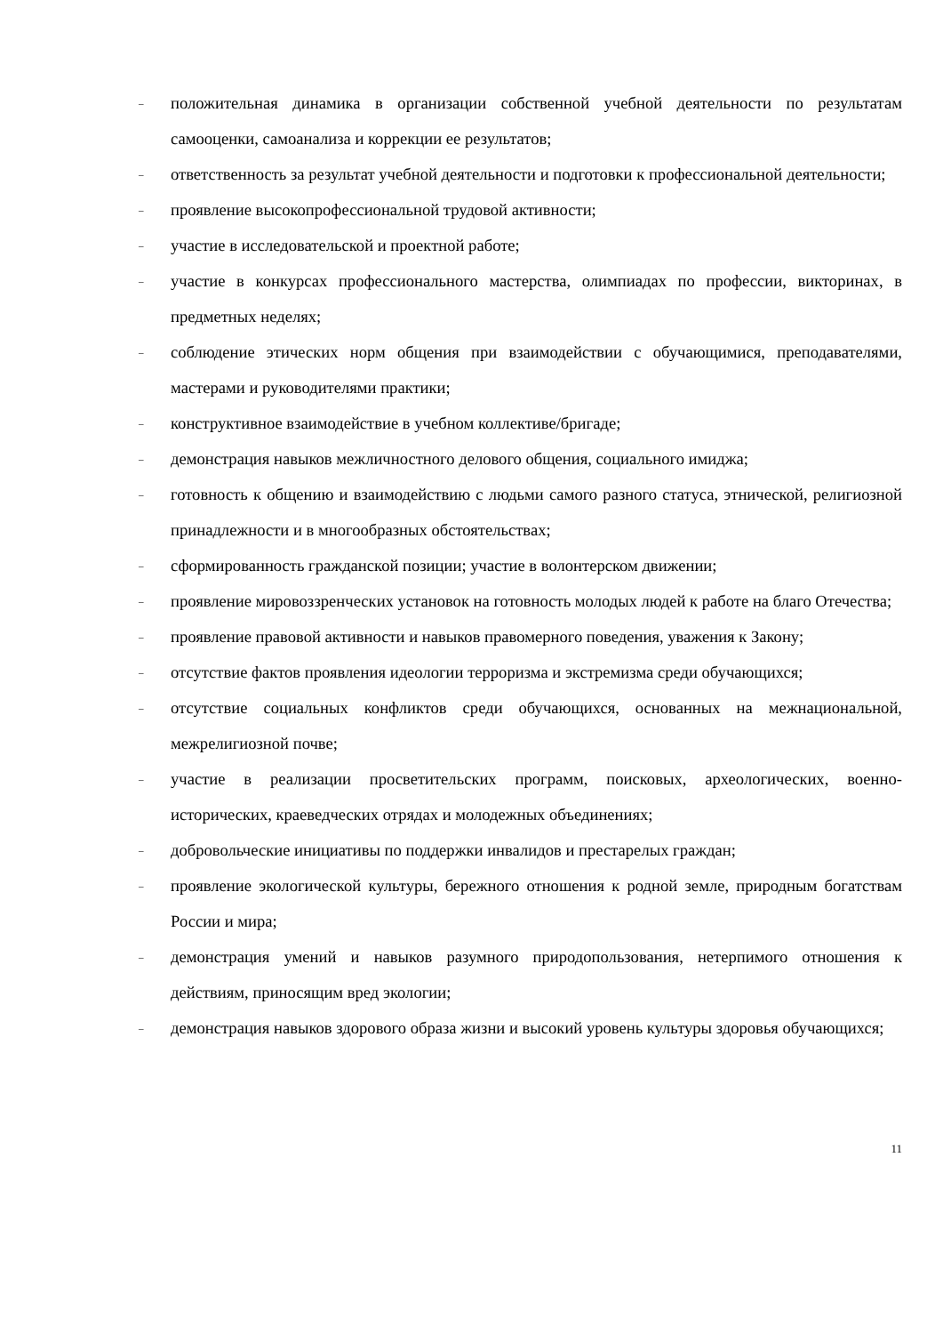– положительная динамика в организации собственной учебной деятельности по результатам самооценки, самоанализа и коррекции ее результатов;
– ответственность за результат учебной деятельности и подготовки к профессиональной деятельности;
– проявление высокопрофессиональной трудовой активности;
– участие в исследовательской и проектной работе;
– участие в конкурсах профессионального мастерства, олимпиадах по профессии, викторинах, в предметных неделях;
– соблюдение этических норм общения при взаимодействии с обучающимися, преподавателями, мастерами и руководителями практики;
– конструктивное взаимодействие в учебном коллективе/бригаде;
– демонстрация навыков межличностного делового общения, социального имиджа;
– готовность к общению и взаимодействию с людьми самого разного статуса, этнической, религиозной принадлежности и в многообразных обстоятельствах;
– сформированность гражданской позиции; участие в волонтерском движении;
– проявление мировоззренческих установок на готовность молодых людей к работе на благо Отечества;
– проявление правовой активности и навыков правомерного поведения, уважения к Закону;
– отсутствие фактов проявления идеологии терроризма и экстремизма среди обучающихся;
– отсутствие социальных конфликтов среди обучающихся, основанных на межнациональной, межрелигиозной почве;
– участие в реализации просветительских программ, поисковых, археологических, военно-исторических, краеведческих отрядах и молодежных объединениях;
– добровольческие инициативы по поддержки инвалидов и престарелых граждан;
– проявление экологической культуры, бережного отношения к родной земле, природным богатствам России и мира;
– демонстрация умений и навыков разумного природопользования, нетерпимого отношения к действиям, приносящим вред экологии;
– демонстрация навыков здорового образа жизни и высокий уровень культуры здоровья обучающихся;
11